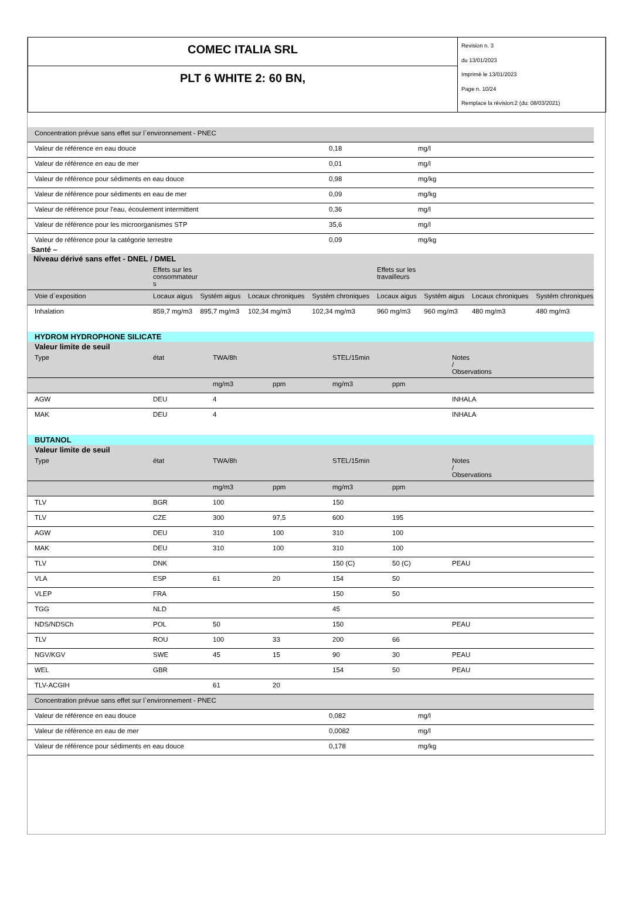COMEC ITALIA SRL
PLT 6 WHITE 2: 60 BN,
Revision n. 3
du 13/01/2023
Imprimè le 13/01/2023
Page n. 10/24
Remplace la révision:2 (du: 08/03/2021)
| Concentration prévue sans effet sur l`environnement - PNEC | | |
| Valeur de référence en eau douce | 0,18 | mg/l |
| Valeur de référence en eau de mer | 0,01 | mg/l |
| Valeur de référence pour sédiments en eau douce | 0,98 | mg/kg |
| Valeur de référence pour sédiments en eau de mer | 0,09 | mg/kg |
| Valeur de référence pour l'eau, écoulement intermittent | 0,36 | mg/l |
| Valeur de référence pour les microorganismes STP | 35,6 | mg/l |
| Valeur de référence pour la catégorie terrestre | 0,09 | mg/kg |
Santé –
| Niveau dérivé sans effet - DNEL / DMEL | | | | | | | | |
| | Effets sur les consommateur s | | | | Effets sur les travailleurs | | | |
| Voie d`exposition | Locaux aigus | Systém aigus | Locaux chroniques | Systém chroniques | Locaux aigus | Systém aigus | Locaux chroniques | Systém chroniques |
| Inhalation | 859,7 mg/m3 | 895,7 mg/m3 | 102,34 mg/m3 | 102,34 mg/m3 | 960 mg/m3 | 960 mg/m3 | 480 mg/m3 | 480 mg/m3 |
| HYDROM HYDROPHONE SILICATE | | | | | | |
| Valeur limite de seuil | | | | | | |
| Type | état | TWA/8h | | STEL/15min | | Notes / Observations |
| | | mg/m3 | ppm | mg/m3 | ppm | |
| AGW | DEU | 4 | | | | INHALA |
| MAK | DEU | 4 | | | | INHALA |
| BUTANOL | | | | | | |
| Valeur limite de seuil | | | | | | |
| Type | état | TWA/8h | | STEL/15min | | Notes / Observations |
| | | mg/m3 | ppm | mg/m3 | ppm | |
| TLV | BGR | 100 | | 150 | | |
| TLV | CZE | 300 | 97,5 | 600 | 195 | |
| AGW | DEU | 310 | 100 | 310 | 100 | |
| MAK | DEU | 310 | 100 | 310 | 100 | |
| TLV | DNK | | | 150 (C) | 50 (C) | PEAU |
| VLA | ESP | 61 | 20 | 154 | 50 | |
| VLEP | FRA | | | 150 | 50 | |
| TGG | NLD | | | 45 | | |
| NDS/NDSCh | POL | 50 | | 150 | | PEAU |
| TLV | ROU | 100 | 33 | 200 | 66 | |
| NGV/KGV | SWE | 45 | 15 | 90 | 30 | PEAU |
| WEL | GBR | | | 154 | 50 | PEAU |
| TLV-ACGIH | | 61 | 20 | | | |
| Concentration prévue sans effet sur l`environnement - PNEC | | |
| Valeur de référence en eau douce | 0,082 | mg/l |
| Valeur de référence en eau de mer | 0,0082 | mg/l |
| Valeur de référence pour sédiments en eau douce | 0,178 | mg/kg |